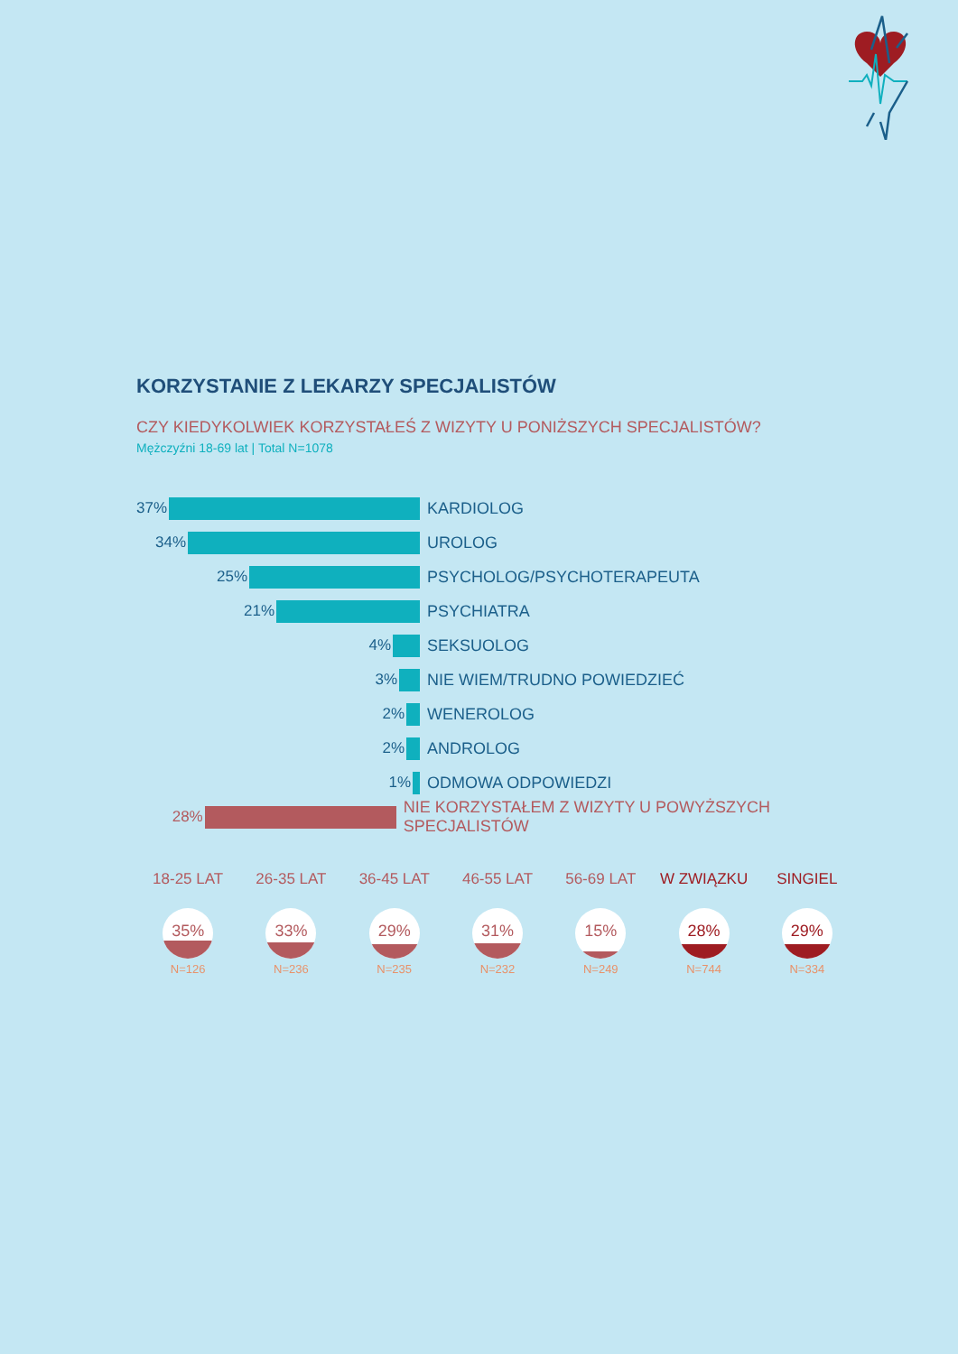KORZYSTANIE Z LEKARZY SPECJALISTÓW
CZY KIEDYKOLWIEK KORZYSTAŁEŚ Z WIZYTY U PONIŻSZYCH SPECJALISTÓW?
Mężczyźni 18-69 lat | Total N=1078
37% KARDIOLOG
34% UROLOG
25% PSYCHOLOG/PSYCHOTERAPEUTA
21% PSYCHIATRA
4% SEKSUOLOG
3% NIE WIEM/TRUDNO POWIEDZIEĆ
2% WENEROLOG
2% ANDROLOG
1% ODMOWA ODPOWIEDZI
28%
NIE KORZYSTAŁEM Z WIZYTY U POWYŻSZYCH SPECJALISTÓW
18-25 LAT
35%
N=126
26-35 LAT
33%
N=236
36-45 LAT
29%
N=235
46-55 LAT
31%
N=232
56-69 LAT
15%
N=249
W ZWIĄZKU
28%
N=744
SINGIEL
29%
N=334